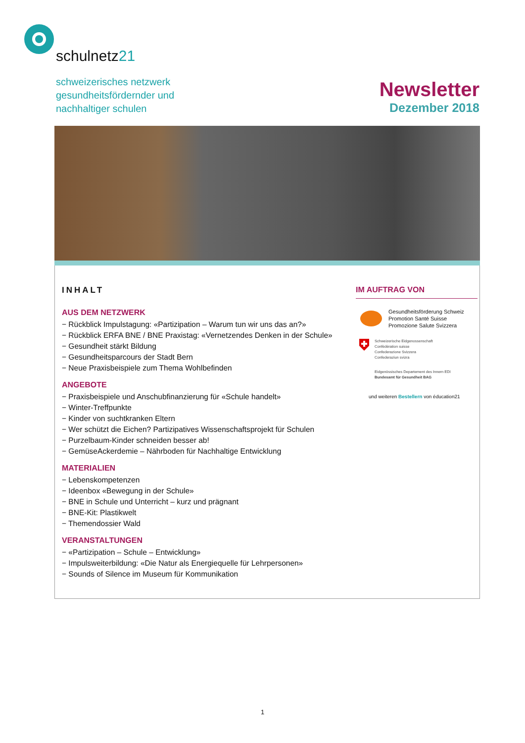schulnetz21
schweizerisches netzwerk
gesundheitsfördernder und
nachhaltiger schulen
Newsletter
Dezember 2018
INHALT
AUS DEM NETZWERK
− Rückblick Impulstagung: «Partizipation – Warum tun wir uns das an?»
− Rückblick ERFA BNE / BNE Praxistag: «Vernetzendes Denken in der Schule»
− Gesundheit stärkt Bildung
− Gesundheitsparcours der Stadt Bern
− Neue Praxisbeispiele zum Thema Wohlbefinden
ANGEBOTE
− Praxisbeispiele und Anschubfinanzierung für «Schule handelt»
− Winter-Treffpunkte
− Kinder von suchtkranken Eltern
− Wer schützt die Eichen? Partizipatives Wissenschaftsprojekt für Schulen
− Purzelbaum-Kinder schneiden besser ab!
− GemüseAckerdemie – Nährboden für Nachhaltige Entwicklung
MATERIALIEN
− Lebenskompetenzen
− Ideenbox «Bewegung in der Schule»
− BNE in Schule und Unterricht – kurz und prägnant
− BNE-Kit: Plastikwelt
− Themendossier Wald
VERANSTALTUNGEN
− «Partizipation – Schule – Entwicklung»
− Impulsweiterbildung: «Die Natur als Energiequelle für Lehrpersonen»
− Sounds of Silence im Museum für Kommunikation
IM AUFTRAG VON
Gesundheitsförderung Schweiz
Promotion Santé Suisse
Promozione Salute Svizzera
Schweizerische Eidgenossenschaft
Confédération suisse
Confederazione Svizzera
Confederaziun svizra
Eidgenössisches Departement des Innern EDI
Bundesamt für Gesundheit BAG
und weiteren Bestellern von éducation21
1